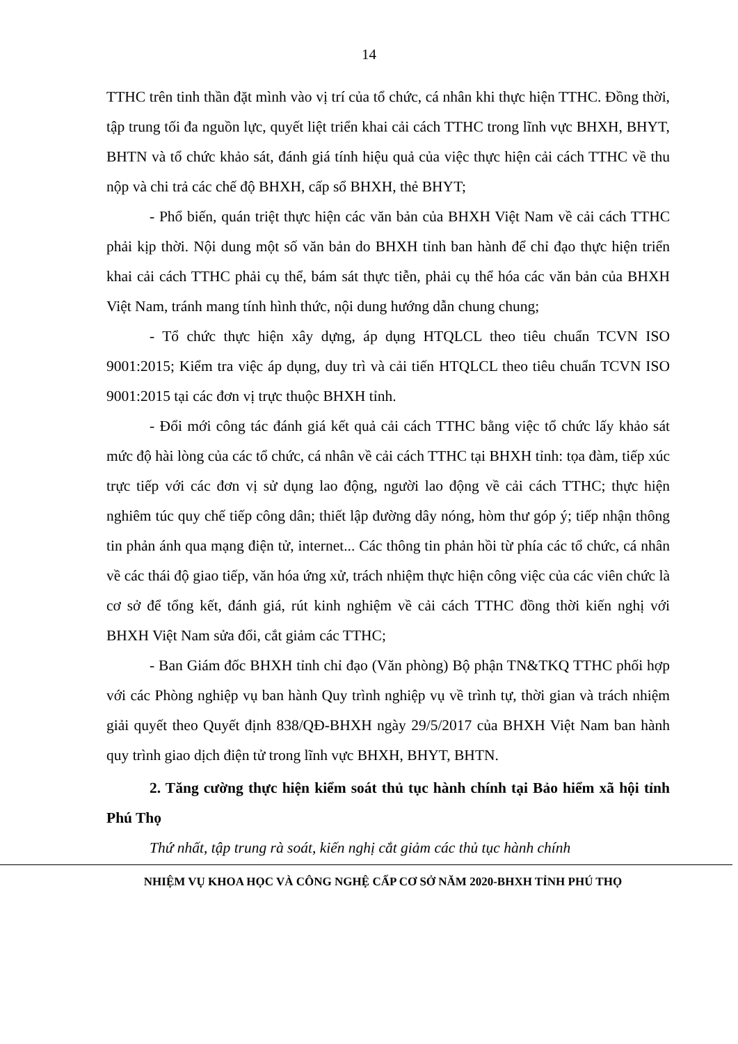14
TTHC trên tinh thần đặt mình vào vị trí của tổ chức, cá nhân khi thực hiện TTHC. Đồng thời, tập trung tối đa nguồn lực, quyết liệt triển khai cải cách TTHC trong lĩnh vực BHXH, BHYT, BHTN và tổ chức khảo sát, đánh giá tính hiệu quả của việc thực hiện cải cách TTHC về thu nộp và chi trả các chế độ BHXH, cấp sổ BHXH, thẻ BHYT;
- Phổ biến, quán triệt thực hiện các văn bản của BHXH Việt Nam về cải cách TTHC phải kịp thời. Nội dung một số văn bản do BHXH tỉnh ban hành để chỉ đạo thực hiện triển khai cải cách TTHC phải cụ thể, bám sát thực tiễn, phải cụ thể hóa các văn bản của BHXH Việt Nam, tránh mang tính hình thức, nội dung hướng dẫn chung chung;
- Tổ chức thực hiện xây dựng, áp dụng HTQLCL theo tiêu chuẩn TCVN ISO 9001:2015; Kiểm tra việc áp dụng, duy trì và cải tiến HTQLCL theo tiêu chuẩn TCVN ISO 9001:2015 tại các đơn vị trực thuộc BHXH tỉnh.
- Đổi mới công tác đánh giá kết quả cải cách TTHC bằng việc tổ chức lấy khảo sát mức độ hài lòng của các tổ chức, cá nhân về cải cách TTHC tại BHXH tỉnh: tọa đàm, tiếp xúc trực tiếp với các đơn vị sử dụng lao động, người lao động về cải cách TTHC; thực hiện nghiêm túc quy chế tiếp công dân; thiết lập đường dây nóng, hòm thư góp ý; tiếp nhận thông tin phản ánh qua mạng điện tử, internet... Các thông tin phản hồi từ phía các tổ chức, cá nhân về các thái độ giao tiếp, văn hóa ứng xử, trách nhiệm thực hiện công việc của các viên chức là cơ sở để tổng kết, đánh giá, rút kinh nghiệm về cải cách TTHC đồng thời kiến nghị với BHXH Việt Nam sửa đổi, cắt giảm các TTHC;
- Ban Giám đốc BHXH tỉnh chỉ đạo (Văn phòng) Bộ phận TN&TKQ TTHC phối hợp với các Phòng nghiệp vụ ban hành Quy trình nghiệp vụ về trình tự, thời gian và trách nhiệm giải quyết theo Quyết định 838/QĐ-BHXH ngày 29/5/2017 của BHXH Việt Nam ban hành quy trình giao dịch điện tử trong lĩnh vực BHXH, BHYT, BHTN.
2. Tăng cường thực hiện kiểm soát thủ tục hành chính tại Bảo hiểm xã hội tỉnh Phú Thọ
Thứ nhất, tập trung rà soát, kiến nghị cắt giảm các thủ tục hành chính
NHIỆM VỤ KHOA HỌC VÀ CÔNG NGHỆ CẤP CƠ SỞ NĂM 2020-BHXH TỈNH PHÚ THỌ